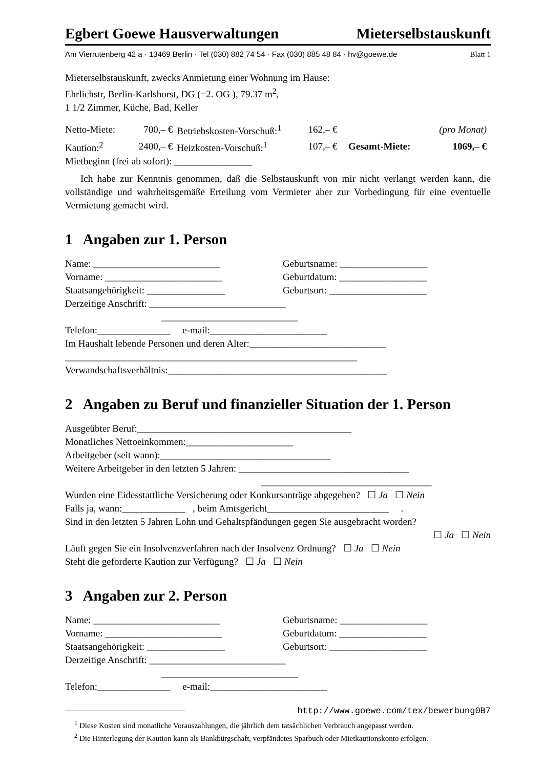Egbert Goewe Hausverwaltungen Mieterselbstauskunft
Am Vierrutenberg 42 a · 13469 Berlin · Tel (030) 882 74 54 · Fax (030) 885 48 84 · hv@goewe.de Blatt 1
Mieterselbstauskunft, zwecks Anmietung einer Wohnung im Hause:
Ehrlichstr, Berlin-Karlshorst, DG (=2. OG ), 79.37 m<sup>2</sup>,
1 1/2 Zimmer, Küche, Bad, Keller
| Netto-Miete: | 700,– € | Betriebskosten-Vorschuß:<sup>1</sup> | 162,– € | | (pro Monat) |
| Kaution:<sup>2</sup> | 2400,– € | Heizkosten-Vorschuß:<sup>1</sup> | 107,– € | Gesamt-Miete: | 1069,– € |
Mietbeginn (frei ab sofort): ________________
Ich habe zur Kenntnis genommen, daß die Selbstauskunft von mir nicht verlangt werden kann, die vollständige und wahrheitsgemäße Erteilung vom Vermieter aber zur Vorbedingung für eine eventuelle Vermietung gemacht wird.
1 Angaben zur 1. Person
Name: __________________________ Geburtsname: __________________
Vorname: ________________________ Geburtdatum: __________________
Staatsangehörigkeit: ________________ Geburtsort: ____________________
Derzeitige Anschrift: ____________________________
____________________________
Telefon:_______________ e-mail:________________________
Im Haushalt lebende Personen und deren Alter:____________________________
____________________________________________________________
Verwandschaftsverhältnis:_____________________________________________
2 Angaben zu Beruf und finanzieller Situation der 1. Person
Ausgeübter Beruf:____________________________________________
Monatliches Nettoeinkommen:______________________
Arbeitgeber (seit wann):___________________________________
Weitere Arbeitgeber in den letzten 5 Jahren: ___________________________________
___________________________________
Wurden eine Eidesstattliche Versicherung oder Konkursanträge abgegeben? ☐ Ja ☐ Nein
Falls ja, wann:_____________ , beim Amtsgericht_________________________ .
Sind in den letzten 5 Jahren Lohn und Gehaltspfändungen gegen Sie ausgebracht worden?
☐ Ja ☐ Nein
Läuft gegen Sie ein Insolvenzverfahren nach der Insolvenz Ordnung? ☐ Ja ☐ Nein
Steht die geforderte Kaution zur Verfügung? ☐ Ja ☐ Nein
3 Angaben zur 2. Person
Name: __________________________ Geburtsname: __________________
Vorname: ________________________ Geburtdatum: __________________
Staatsangehörigkeit: ________________ Geburtsort: ____________________
Derzeitige Anschrift: ____________________________
____________________________
Telefon:_______________ e-mail:________________________
http://www.goewe.com/tex/bewerbung0B7
<sup>1</sup> Diese Kosten sind monatliche Vorauszahlungen, die jährlich dem tatsächlichen Verbrauch angepasst werden.
<sup>2</sup> Die Hinterlegung der Kaution kann als Bankbürgschaft, verpfändetes Sparbuch oder Mietkautionskonto erfolgen.